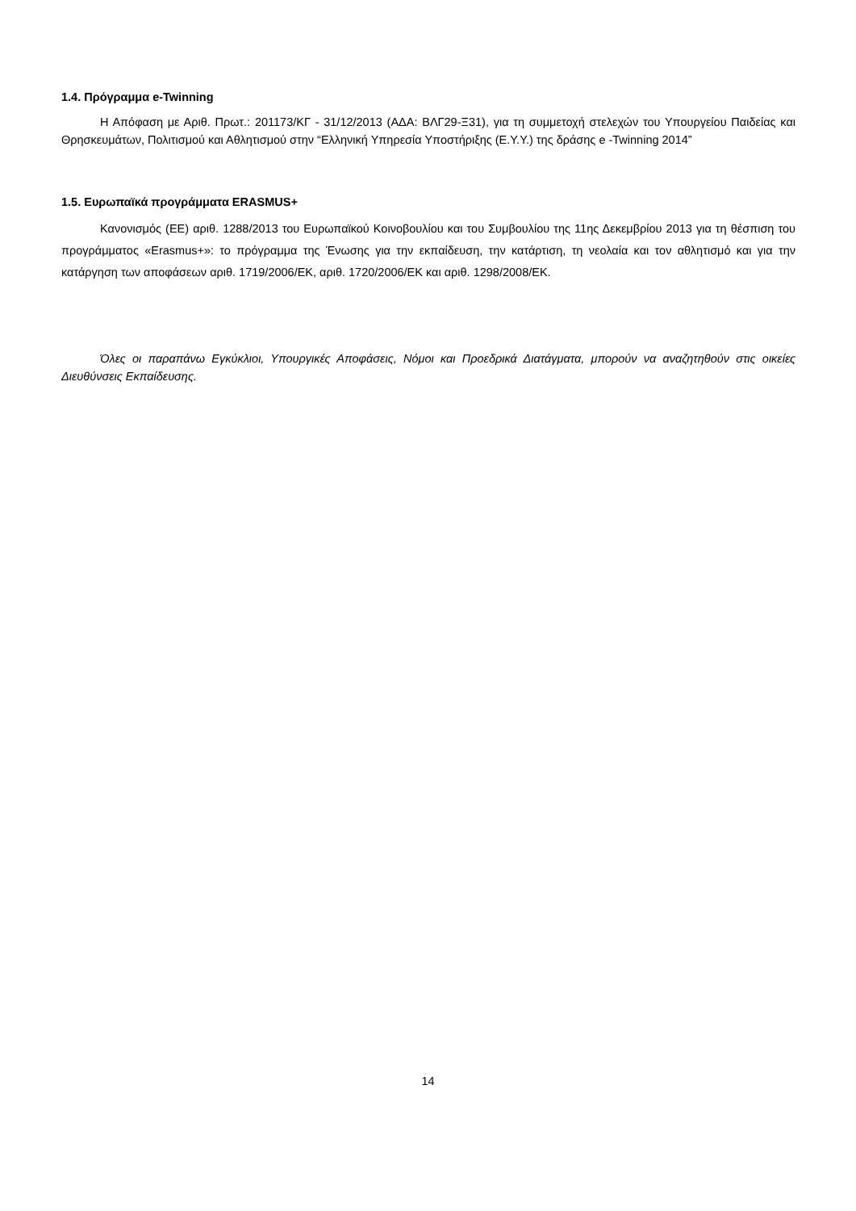1.4. Πρόγραμμα e-Twinning
Η Απόφαση με Αριθ. Πρωτ.: 201173/ΚΓ - 31/12/2013 (ΑΔΑ: ΒΛΓ29-Ξ31), για τη συμμετοχή στελεχών του Υπουργείου Παιδείας και Θρησκευμάτων, Πολιτισμού και Αθλητισμού στην “Ελληνική Υπηρεσία Υποστήριξης (Ε.Υ.Υ.) της δράσης e -Twinning 2014”
1.5. Ευρωπαϊκά προγράμματα ERASMUS+
Κανονισμός (ΕΕ) αριθ. 1288/2013 του Ευρωπαϊκού Κοινοβουλίου και του Συμβουλίου της 11ης Δεκεμβρίου 2013 για τη θέσπιση του προγράμματος «Erasmus+»: το πρόγραμμα της Ένωσης για την εκπαίδευση, την κατάρτιση, τη νεολαία και τον αθλητισμό και για την κατάργηση των αποφάσεων αριθ. 1719/2006/ΕΚ, αριθ. 1720/2006/ΕΚ και αριθ. 1298/2008/ΕΚ.
Όλες οι παραπάνω Εγκύκλιοι, Υπουργικές Αποφάσεις, Νόμοι και Προεδρικά Διατάγματα, μπορούν να αναζητηθούν στις οικείες Διευθύνσεις Εκπαίδευσης.
14